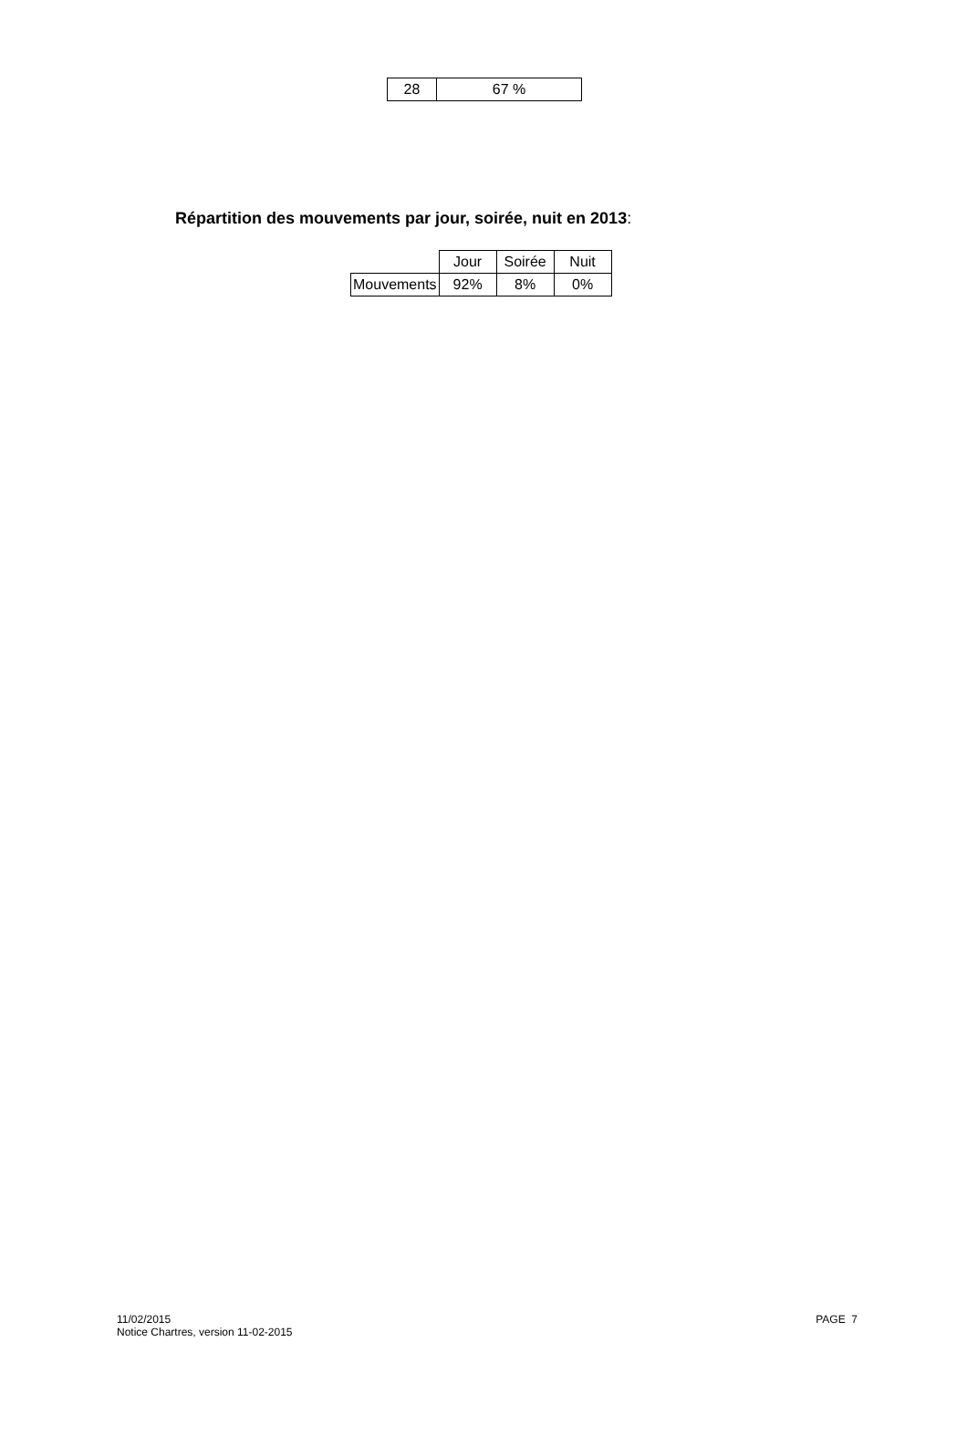| 28 | 67 % |
Répartition des mouvements par jour, soirée, nuit en 2013:
| | Jour | Soirée | Nuit |
| --- | --- | --- | --- |
| Mouvements | 92% | 8% | 0% |
11/02/2015
Notice Chartres, version 11-02-2015
PAGE 7